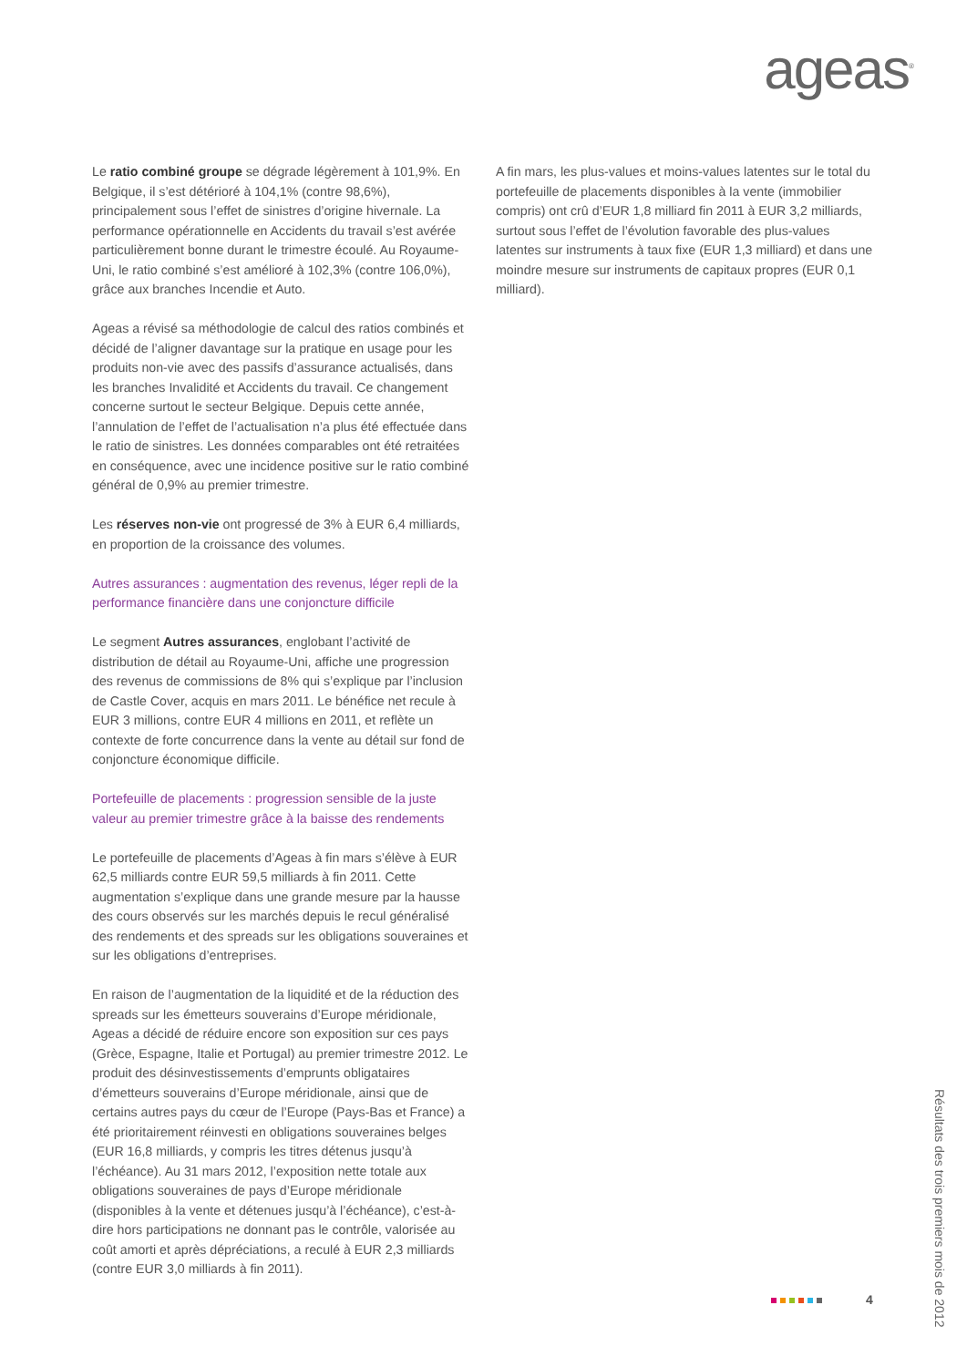ageas<sup>®</sup>
Le ratio combiné groupe se dégrade légèrement à 101,9%. En Belgique, il s’est détérioré à 104,1% (contre 98,6%), principalement sous l’effet de sinistres d’origine hivernale. La performance opérationnelle en Accidents du travail s’est avérée particulièrement bonne durant le trimestre écoulé. Au Royaume-Uni, le ratio combiné s’est amélioré à 102,3% (contre 106,0%), grâce aux branches Incendie et Auto.
Ageas a révisé sa méthodologie de calcul des ratios combinés et décidé de l’aligner davantage sur la pratique en usage pour les produits non-vie avec des passifs d’assurance actualisés, dans les branches Invalidité et Accidents du travail. Ce changement concerne surtout le secteur Belgique. Depuis cette année, l’annulation de l’effet de l’actualisation n’a plus été effectuée dans le ratio de sinistres. Les données comparables ont été retraitées en conséquence, avec une incidence positive sur le ratio combiné général de 0,9% au premier trimestre.
Les réserves non-vie ont progressé de 3% à EUR 6,4 milliards, en proportion de la croissance des volumes.
Autres assurances : augmentation des revenus, léger repli de la performance financière dans une conjoncture difficile
Le segment Autres assurances, englobant l’activité de distribution de détail au Royaume-Uni, affiche une progression des revenus de commissions de 8% qui s’explique par l’inclusion de Castle Cover, acquis en mars 2011. Le bénéfice net recule à EUR 3 millions, contre EUR 4 millions en 2011, et reflète un contexte de forte concurrence dans la vente au détail sur fond de conjoncture économique difficile.
Portefeuille de placements : progression sensible de la juste valeur au premier trimestre grâce à la baisse des rendements
Le portefeuille de placements d’Ageas à fin mars s’élève à EUR 62,5 milliards contre EUR 59,5 milliards à fin 2011. Cette augmentation s’explique dans une grande mesure par la hausse des cours observés sur les marchés depuis le recul généralisé des rendements et des spreads sur les obligations souveraines et sur les obligations d’entreprises.
En raison de l’augmentation de la liquidité et de la réduction des spreads sur les émetteurs souverains d’Europe méridionale, Ageas a décidé de réduire encore son exposition sur ces pays (Grèce, Espagne, Italie et Portugal) au premier trimestre 2012. Le produit des désinvestissements d’emprunts obligataires d’émetteurs souverains d’Europe méridionale, ainsi que de certains autres pays du cœur de l’Europe (Pays-Bas et France) a été prioritairement réinvesti en obligations souveraines belges (EUR 16,8 milliards, y compris les titres détenus jusqu’à l’échéance). Au 31 mars 2012, l’exposition nette totale aux obligations souveraines de pays d’Europe méridionale (disponibles à la vente et détenues jusqu’à l’échéance), c’est-à-dire hors participations ne donnant pas le contrôle, valorisée au coût amorti et après dépréciations, a reculé à EUR 2,3 milliards (contre EUR 3,0 milliards à fin 2011).
A fin mars, les plus-values et moins-values latentes sur le total du portefeuille de placements disponibles à la vente (immobilier compris) ont crû d’EUR 1,8 milliard fin 2011 à EUR 3,2 milliards, surtout sous l’effet de l’évolution favorable des plus-values latentes sur instruments à taux fixe (EUR 1,3 milliard) et dans une moindre mesure sur instruments de capitaux propres (EUR 0,1 milliard).
Résultats des trois premiers mois de 2012
4